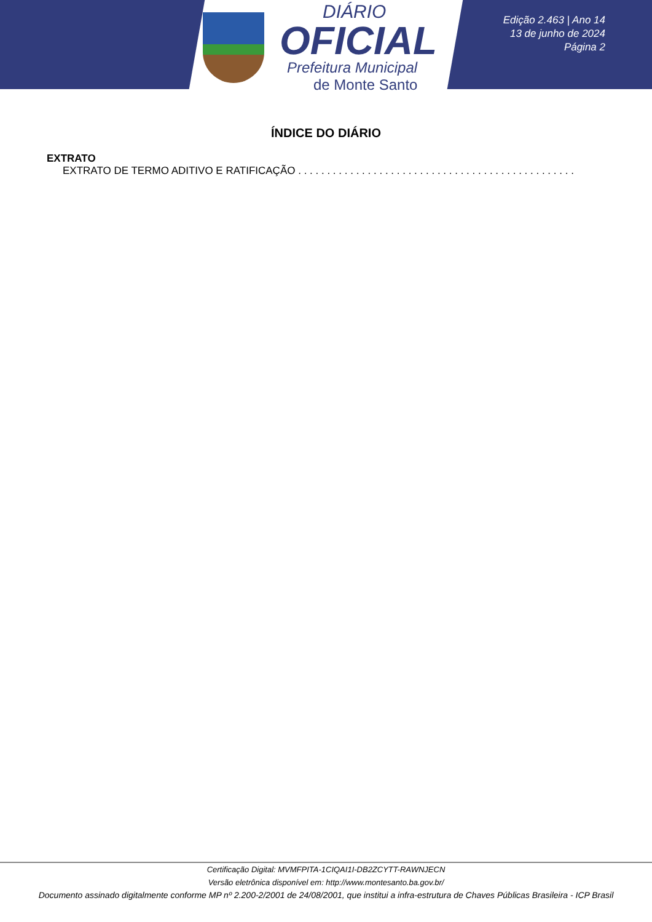DIÁRIO
OFICIAL
Prefeitura Municipal
de Monte Santo
Edição 2.463 | Ano 14
13 de junho de 2024
Página 2
ÍNDICE DO DIÁRIO
EXTRATO
EXTRATO DE TERMO ADITIVO E RATIFICAÇÃO . . . . . . . . . . . . . . . . . . . . . . . . . . . . . . . . . . . . . . . . . . . . . . . . . . . . . . . . . . . . . . . . . . . . . . .
Certificação Digital: MVMFPITA-1CIQAI1I-DB2ZCYTT-RAWNJECN
Versão eletrônica disponível em: http://www.montesanto.ba.gov.br/
Documento assinado digitalmente conforme MP nº 2.200-2/2001 de 24/08/2001, que institui a infra-estrutura de Chaves Públicas Brasileira - ICP Brasil